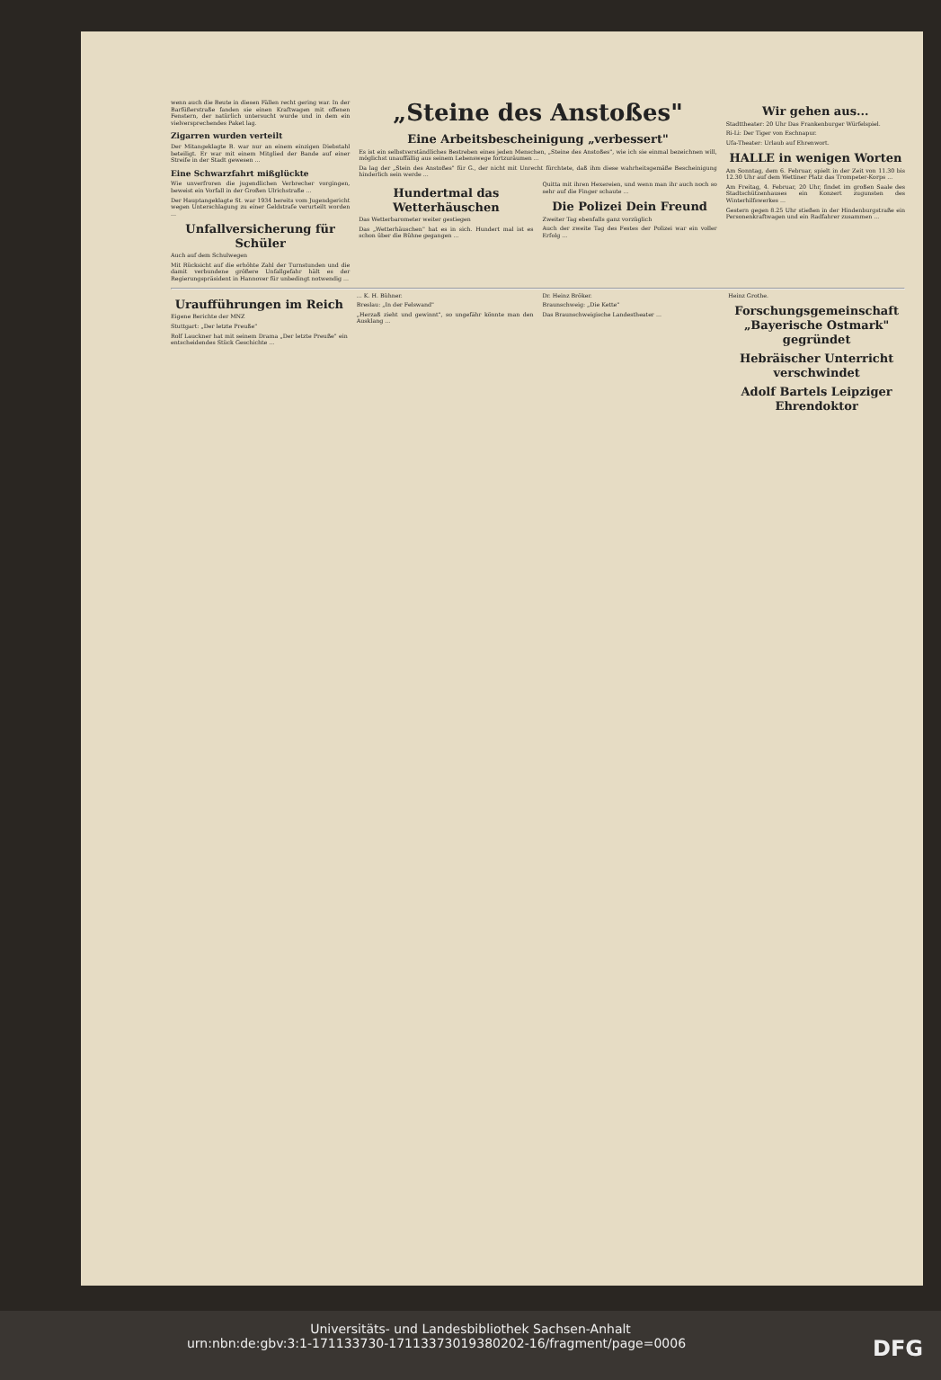wenn auch die Beute in diesen Fällen recht gering war. In der Barfüßerstraße fanden sie einen Kraftwagen mit offenen Fenstern, der natürlich untersucht wurde und in dem ein vielversprechendes Paket lag.
Zigarren wurden verteilt
Der Mitangeklagte B. war nur an einem einzigen Diebstahl beteiligt. Er war mit einem Mitglied der Bande auf einer Streife in der Stadt gewesen ...
Eine Schwarzfahrt mißglückte
Wie unverfroren die jugendlichen Verbrecher vorgingen, beweist ein Vorfall in der Großen Ulrichstraße ...
Der Hauptangeklagte St. war 1934 bereits vom Jugendgericht wegen Unterschlagung zu einer Geldstrafe verurteilt worden ...
Unfallversicherung für Schüler
Auch auf dem Schulwegen
Mit Rücksicht auf die erhöhte Zahl der Turnstunden und die damit verbundene größere Unfallgefahr hält es der Regierungspräsident in Hannover für unbedingt notwendig ...
„Steine des Anstoßes"
Eine Arbeitsbescheinigung „verbessert"
Es ist ein selbstverständliches Bestreben eines jeden Menschen, „Steine des Anstoßes", wie ich sie einmal bezeichnen will, möglichst unauffällig aus seinem Lebenswege fortzuräumen ...
Da lag der „Stein des Anstoßes" für G., der nicht mit Unrecht fürchtete, daß ihm diese wahrheitsgemäße Bescheinigung hinderlich sein werde ...
Hundertmal das Wetterhäuschen
Das Wetterbarometer weiter gestiegen
Das „Wetterhäuschen" hat es in sich. Hundert mal ist es schon über die Bühne gegangen ...
Quitta mit ihren Hexereien, und wenn man ihr auch noch so sehr auf die Finger schaute ...
Die Polizei Dein Freund
Zweiter Tag ebenfalls ganz vorzüglich
Auch der zweite Tag des Festes der Polizei war ein voller Erfolg ...
Wir gehen aus...
Stadttheater: 20 Uhr Das Frankenburger Würfelspiel.
Ri-Li: Der Tiger von Eschnapur.
Ufa-Theater: Urlaub auf Ehrenwort.
HALLE in wenigen Worten
Am Sonntag, dem 6. Februar, spielt in der Zeit von 11.30 bis 12.30 Uhr auf dem Wettiner Platz das Trompeter-Korps ...
Am Freitag, 4. Februar, 20 Uhr, findet im großen Saale des Stadtschützenhauses ein Konzert zugunsten des Winterhilfswerkes ...
Gestern gegen 8.25 Uhr stießen in der Hindenburgstraße ein Personenkraftwagen und ein Radfahrer zusammen ...
Uraufführungen im Reich
Eigene Berichte der MNZ
Stuttgart: „Der letzte Preuße"
Rolf Lauckner hat mit seinem Drama „Der letzte Preuße" ein entscheidendes Stück Geschichte ...
... K. H. Bühner.
Breslau: „In der Felswand"
„Herzaß zieht und gewinnt", so ungefähr könnte man den Ausklang ...
Dr. Heinz Bröker.
Braunschweig: „Die Kette"
Das Braunschweigische Landestheater ...
Heinz Grothe.
Forschungsgemeinschaft „Bayerische Ostmark" gegründet
Hebräischer Unterricht verschwindet
Adolf Bartels Leipziger Ehrendoktor
Universitäts- und Landesbibliothek Sachsen-Anhalt
urn:nbn:de:gbv:3:1-171133730-17113373019380202-16/fragment/page=0006 DFG